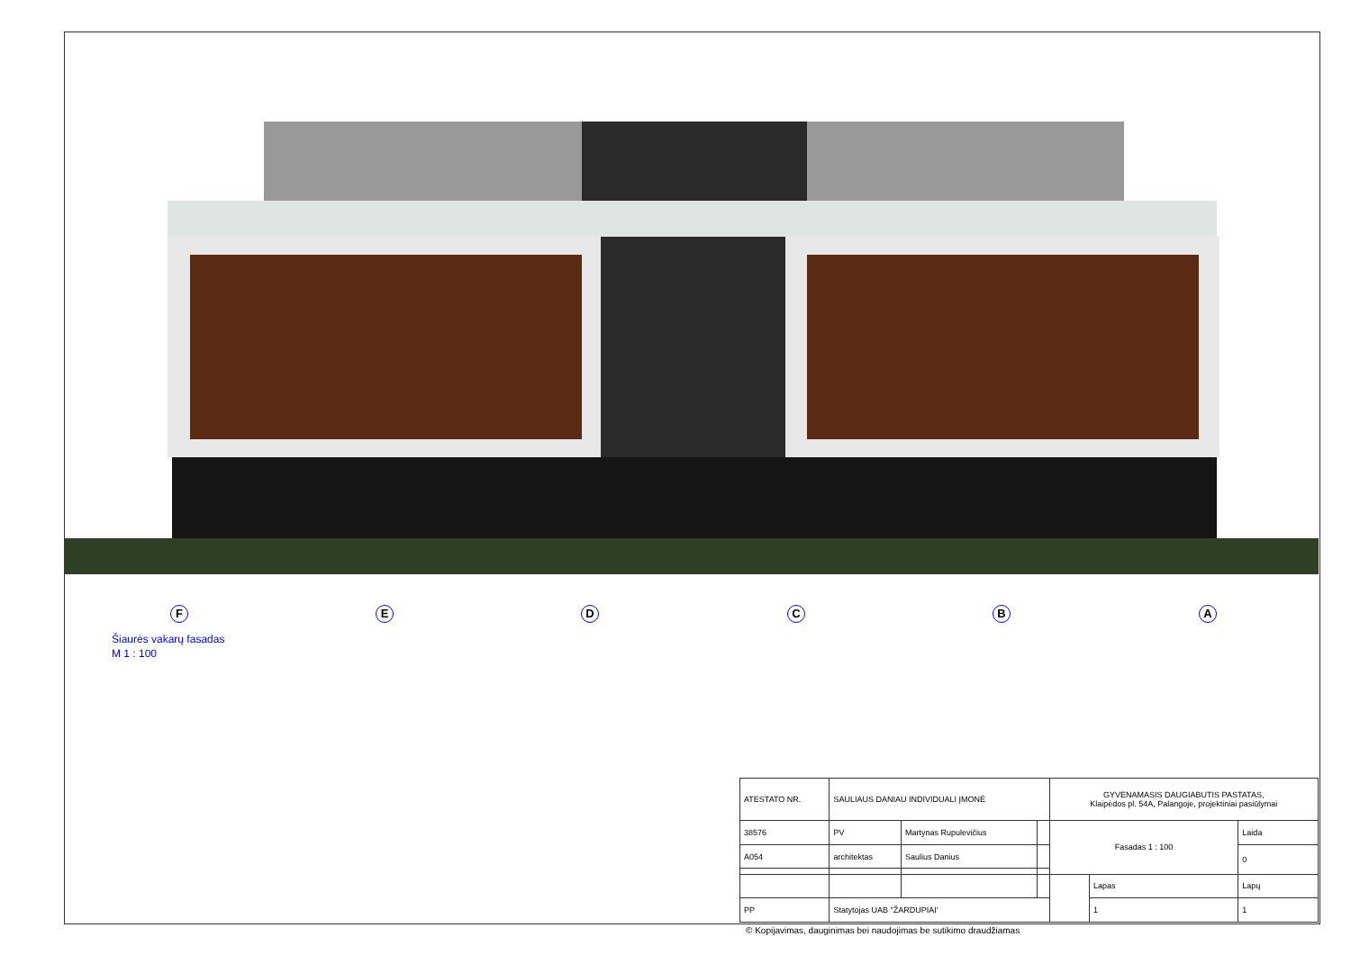F E D C B A
Šiaurės vakarų fasadas
M 1 : 100
| ATESTATO NR. | SAULIAUS DANIAU INDIVIDUALI ĮMONĖ | | | GYVENAMASIS DAUGIABUTIS PASTATAS, Klaipėdos pl. 54A, Palangoje, projektiniai pasiūlymai | | |
| 38576 | PV | Martynas Rupulevičius | | Fasadas 1 : 100 | | Laida |
| A054 | architektas | Saulius Danius | | | | 0 |
| | | | | | Lapas | Lapų |
| PP | Statytojas UAB "ŽARDUPIAI' | | | | 1 | 1 |
© Kopijavimas, dauginimas bei naudojimas be sutikimo draudžiamas